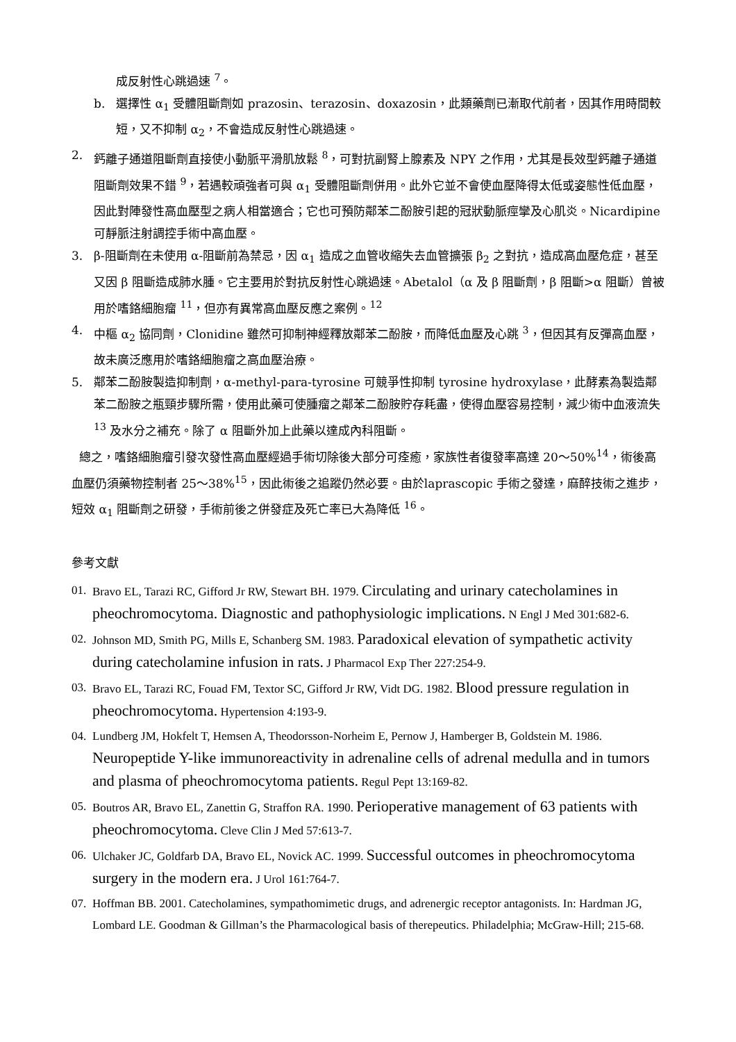成反射性心跳過速 <sup>7</sup>。
b. 選擇性 α<sub>1</sub> 受體阻斷劑如 prazosin、terazosin、doxazosin，此類藥劑已漸取代前者，因其作用時間較短，又不抑制 α<sub>2</sub>，不會造成反射性心跳過速。
2. 鈣離子通道阻斷劑直接使小動脈平滑肌放鬆 <sup>8</sup>，可對抗副腎上腺素及 NPY 之作用，尤其是長效型鈣離子通道阻斷劑效果不錯 <sup>9</sup>，若遇較頑強者可與 α<sub>1</sub> 受體阻斷劑併用。此外它並不會使血壓降得太低或姿態性低血壓，因此對陣發性高血壓型之病人相當適合；它也可預防鄰苯二酚胺引起的冠狀動脈痙攣及心肌炎。Nicardipine 可靜脈注射調控手術中高血壓。
3. β-阻斷劑在未使用 α-阻斷前為禁忌，因 α<sub>1</sub> 造成之血管收縮失去血管擴張 β<sub>2</sub> 之對抗，造成高血壓危症，甚至又因 β 阻斷造成肺水腫。它主要用於對抗反射性心跳過速。Abetalol（α 及 β 阻斷劑，β 阻斷>α 阻斷）曾被用於嗜鉻細胞瘤 <sup>11</sup>，但亦有異常高血壓反應之案例。<sup>12</sup>
4. 中樞 α<sub>2</sub> 協同劑，Clonidine 雖然可抑制神經釋放鄰苯二酚胺，而降低血壓及心跳 <sup>3</sup>，但因其有反彈高血壓，故未廣泛應用於嗜鉻細胞瘤之高血壓治療。
5. 鄰苯二酚胺製造抑制劑，α-methyl-para-tyrosine 可競爭性抑制 tyrosine hydroxylase，此酵素為製造鄰苯二酚胺之瓶頸步驟所需，使用此藥可使腫瘤之鄰苯二酚胺貯存耗盡，使得血壓容易控制，減少術中血液流失 <sup>13</sup> 及水分之補充。除了 α 阻斷外加上此藥以達成內科阻斷。
總之，嗜鉻細胞瘤引發次發性高血壓經過手術切除後大部分可痊癒，家族性者復發率高達 20～50%<sup>14</sup>，術後高血壓仍須藥物控制者 25～38%<sup>15</sup>，因此術後之追蹤仍然必要。由於laprascopic 手術之發達，麻醉技術之進步，短效 α<sub>1</sub> 阻斷劑之研發，手術前後之併發症及死亡率已大為降低 <sup>16</sup>。
參考文獻
01.
Bravo EL, Tarazi RC, Gifford Jr RW, Stewart BH. 1979. Circulating and urinary catecholamines in pheochromocytoma. Diagnostic and pathophysiologic implications. N Engl J Med 301:682-6.
02.
Johnson MD, Smith PG, Mills E, Schanberg SM. 1983. Paradoxical elevation of sympathetic activity during catecholamine infusion in rats. J Pharmacol Exp Ther 227:254-9.
03.
Bravo EL, Tarazi RC, Fouad FM, Textor SC, Gifford Jr RW, Vidt DG. 1982. Blood pressure regulation in pheochromocytoma. Hypertension 4:193-9.
04.
Lundberg JM, Hokfelt T, Hemsen A, Theodorsson-Norheim E, Pernow J, Hamberger B, Goldstein M. 1986. Neuropeptide Y-like immunoreactivity in adrenaline cells of adrenal medulla and in tumors and plasma of pheochromocytoma patients. Regul Pept 13:169-82.
05.
Boutros AR, Bravo EL, Zanettin G, Straffon RA. 1990. Perioperative management of 63 patients with pheochromocytoma. Cleve Clin J Med 57:613-7.
06.
Ulchaker JC, Goldfarb DA, Bravo EL, Novick AC. 1999. Successful outcomes in pheochromocytoma surgery in the modern era. J Urol 161:764-7.
07.
Hoffman BB. 2001. Catecholamines, sympathomimetic drugs, and adrenergic receptor antagonists. In: Hardman JG, Lombard LE. Goodman & Gillman’s the Pharmacological basis of therepeutics. Philadelphia; McGraw-Hill; 215-68.